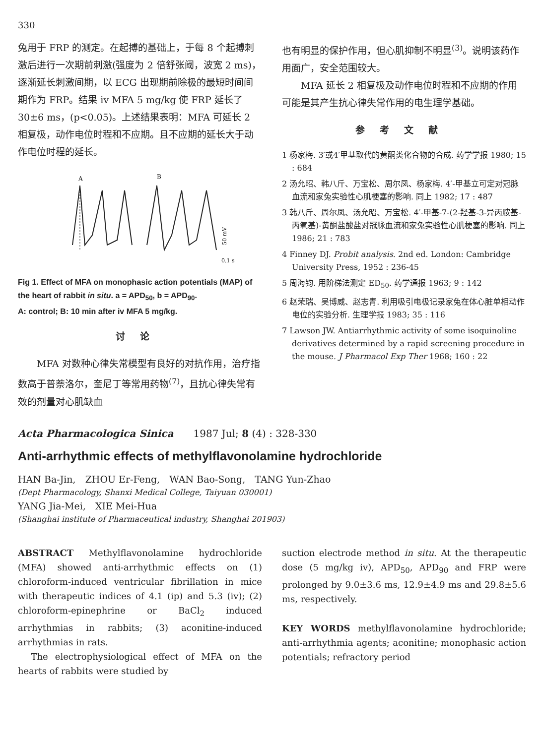330
兔用于 FRP 的测定。在起搏的基础上，于每 8 个起搏刺激后进行一次期前刺激(强度为 2 倍舒张阈，波宽 2 ms)，逐渐延长刺激间期，以 ECG 出现期前除极的最短时间间期作为 FRP。结果 iv MFA 5 mg/kg 使 FRP 延长了 30±6 ms，(p<0.05)。上述结果表明：MFA 可延长 2 相复极，动作电位时程和不应期。且不应期的延长大于动作电位时程的延长。
A
B
50 mV
0.1 s
Fig 1. Effect of MFA on monophasic action potentials (MAP) of the heart of rabbit in situ. a = APD<sub>50</sub>, b = APD<sub>90</sub>.
A: control; B: 10 min after iv MFA 5 mg/kg.
讨论
　　MFA 对数种心律失常模型有良好的对抗作用，治疗指数高于普萘洛尔，奎尼丁等常用药物<sup>(7)</sup>，且抗心律失常有效的剂量对心肌缺血
也有明显的保护作用，但心肌抑制不明显<sup>(3)</sup>。说明该药作用面广，安全范围较大。
　　MFA 延长 2 相复极及动作电位时程和不应期的作用可能是其产生抗心律失常作用的电生理学基础。
参考文献
1 杨家梅. 3′或4′甲基取代的黄酮类化合物的合成. 药学学报 1980; 15 : 684
2 汤允昭、韩八斤、万宝松、周尔凤、杨家梅. 4′-甲基立可定对冠脉血流和家兔实验性心肌梗塞的影响. 同上 1982; 17 : 487
3 韩八斤、周尔凤、汤允昭、万宝松. 4′-甲基-7-(2-羟基-3-异丙胺基-丙氧基)-黄酮盐酸盐对冠脉血流和家兔实验性心肌梗塞的影响. 同上 1986; 21 : 783
4 Finney DJ. Probit analysis. 2nd ed. London: Cambridge University Press, 1952 : 236-45
5 周海钧. 用阶梯法测定 ED<sub>50</sub>. 药学通报 1963; 9 : 142
6 赵荣瑞、吴博威、赵志青. 利用吸引电极记录家兔在体心脏单相动作电位的实验分析. 生理学报 1983; 35 : 116
7 Lawson JW. Antiarrhythmic activity of some isoquinoline derivatives determined by a rapid screening procedure in the mouse. J Pharmacol Exp Ther 1968; 160 : 22
Acta Pharmacologica Sinica　　1987 Jul; 8 (4) : 328-330
Anti-arrhythmic effects of methylflavonolamine hydrochloride
HAN Ba-Jin,　ZHOU Er-Feng,　WAN Bao-Song,　TANG Yun-Zhao
(Dept Pharmacology, Shanxi Medical College, Taiyuan 030001)
YANG Jia-Mei,　XIE Mei-Hua
(Shanghai institute of Pharmaceutical industry, Shanghai 201903)
ABSTRACT Methylflavonolamine hydrochloride (MFA) showed anti-arrhythmic effects on (1) chloroform-induced ventricular fibrillation in mice with therapeutic indices of 4.1 (ip) and 5.3 (iv); (2) chloroform-epinephrine or BaCl<sub>2</sub> induced arrhythmias in rabbits; (3) aconitine-induced arrhythmias in rats.
　The electrophysiological effect of MFA on the hearts of rabbits were studied by
suction electrode method in situ. At the therapeutic dose (5 mg/kg iv), APD<sub>50</sub>, APD<sub>90</sub> and FRP were prolonged by 9.0±3.6 ms, 12.9±4.9 ms and 29.8±5.6 ms, respectively.
KEY WORDS methylflavonolamine hydrochloride; anti-arrhythmia agents; aconitine; monophasic action potentials; refractory period